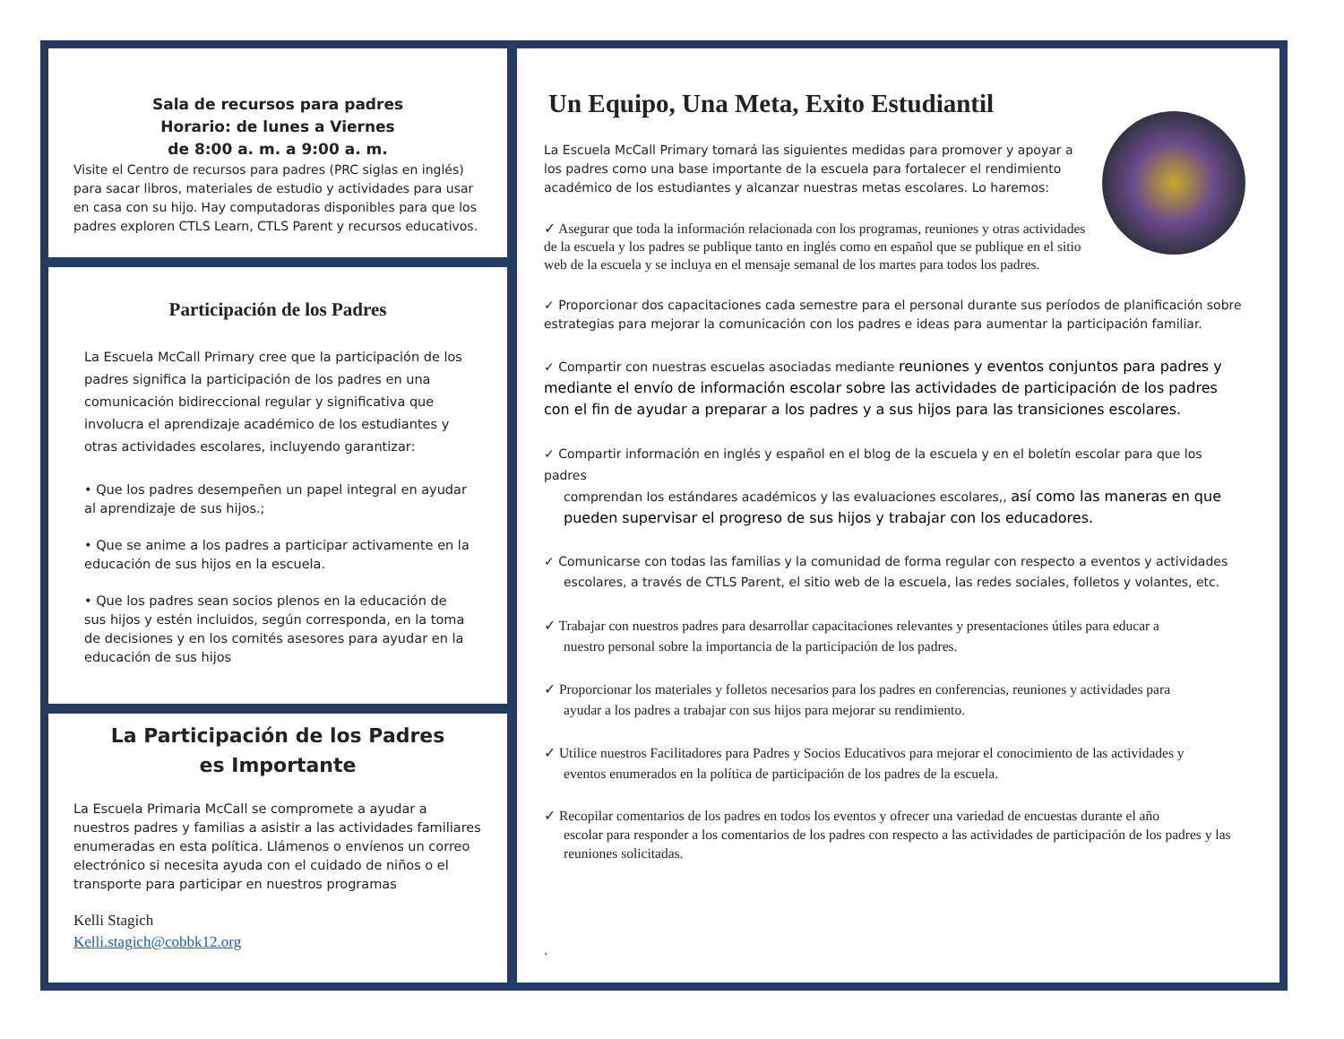Sala de recursos para padres
Horario: de lunes a Viernes
de 8:00 a. m. a 9:00 a. m.
Visite el Centro de recursos para padres (PRC siglas en inglés) para sacar libros, materiales de estudio y actividades para usar en casa con su hijo. Hay computadoras disponibles para que los padres exploren CTLS Learn, CTLS Parent y recursos educativos.
Participación de los Padres
La Escuela McCall Primary cree que la participación de los padres significa la participación de los padres en una comunicación bidireccional regular y significativa que involucra el aprendizaje académico de los estudiantes y otras actividades escolares, incluyendo garantizar:
• Que los padres desempeñen un papel integral en ayudar al aprendizaje de sus hijos.;
• Que se anime a los padres a participar activamente en la educación de sus hijos en la escuela.
• Que los padres sean socios plenos en la educación de sus hijos y estén incluidos, según corresponda, en la toma de decisiones y en los comités asesores para ayudar en la educación de sus hijos
La Participación de los Padres
es Importante
La Escuela Primaria McCall se compromete a ayudar a nuestros padres y familias a asistir a las actividades familiares enumeradas en esta política. Llámenos o envíenos un correo electrónico si necesita ayuda con el cuidado de niños o el transporte para participar en nuestros programas
Kelli Stagich
Kelli.stagich@cobbk12.org
Un Equipo, Una Meta, Exito Estudiantil
La Escuela McCall Primary tomará las siguientes medidas para promover y apoyar a los padres como una base importante de la escuela para fortalecer el rendimiento académico de los estudiantes y alcanzar nuestras metas escolares. Lo haremos:
✓ Asegurar que toda la información relacionada con los programas, reuniones y otras actividades de la escuela y los padres se publique tanto en inglés como en español que se publique en el sitio web de la escuela y se incluya en el mensaje semanal de los martes para todos los padres.
✓ Proporcionar dos capacitaciones cada semestre para el personal durante sus períodos de planificación sobre estrategias para mejorar la comunicación con los padres e ideas para aumentar la participación familiar.
✓ Compartir con nuestras escuelas asociadas mediante reuniones y eventos conjuntos para padres y mediante el envío de información escolar sobre las actividades de participación de los padres con el fin de ayudar a preparar a los padres y a sus hijos para las transiciones escolares.
✓ Compartir información en inglés y español en el blog de la escuela y en el boletín escolar para que los padres
comprendan los estándares académicos y las evaluaciones escolares,, así como las maneras en que pueden supervisar el progreso de sus hijos y trabajar con los educadores.
✓ Comunicarse con todas las familias y la comunidad de forma regular con respecto a eventos y actividades
escolares, a través de CTLS Parent, el sitio web de la escuela, las redes sociales, folletos y volantes, etc.
✓ Trabajar con nuestros padres para desarrollar capacitaciones relevantes y presentaciones útiles para educar a
nuestro personal sobre la importancia de la participación de los padres.
✓ Proporcionar los materiales y folletos necesarios para los padres en conferencias, reuniones y actividades para
ayudar a los padres a trabajar con sus hijos para mejorar su rendimiento.
✓ Utilice nuestros Facilitadores para Padres y Socios Educativos para mejorar el conocimiento de las actividades y
eventos enumerados en la política de participación de los padres de la escuela.
✓ Recopilar comentarios de los padres en todos los eventos y ofrecer una variedad de encuestas durante el año
escolar para responder a los comentarios de los padres con respecto a las actividades de participación de los padres y las reuniones solicitadas.
.